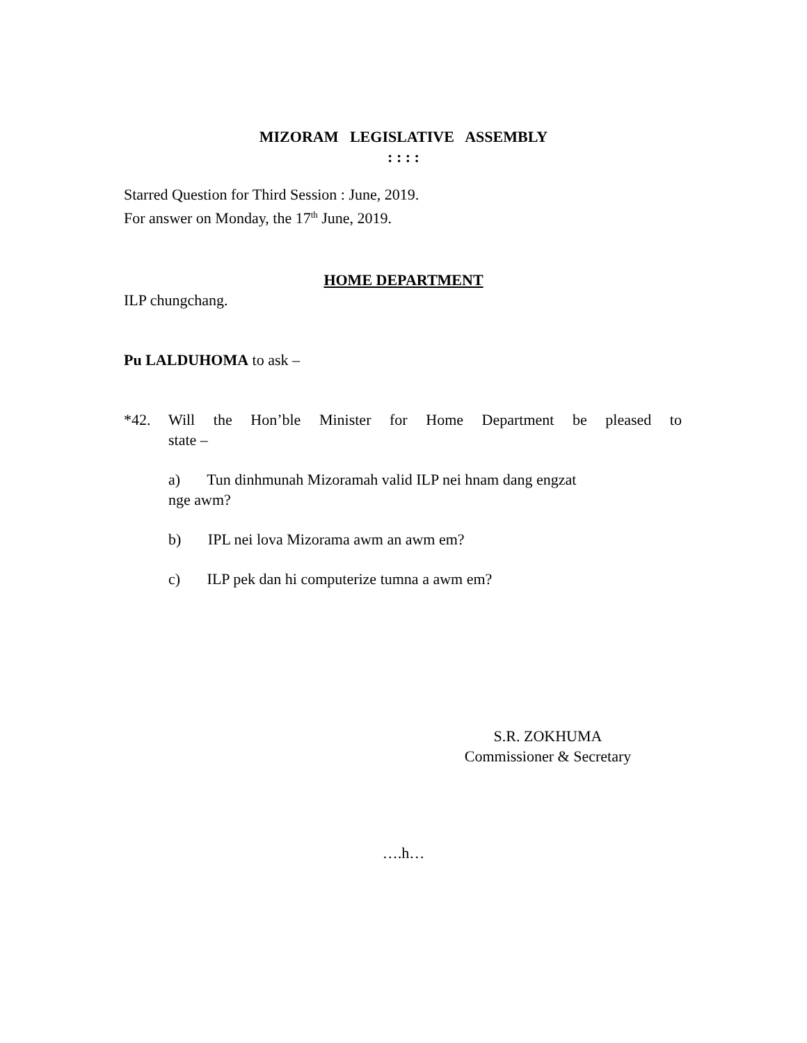MIZORAM LEGISLATIVE ASSEMBLY
: : : :
Starred Question for Third Session : June, 2019.
For answer on Monday, the 17<sup>th</sup> June, 2019.
HOME DEPARTMENT
ILP chungchang.
Pu LALDUHOMA to ask –
*42. Will the Hon’ble Minister for Home Department be pleased to
state –
a) Tun dinhmunah Mizoramah valid ILP nei hnam dang engzat
nge awm?
b) IPL nei lova Mizorama awm an awm em?
c) ILP pek dan hi computerize tumna a awm em?
S.R. ZOKHUMA
Commissioner & Secretary
….h…